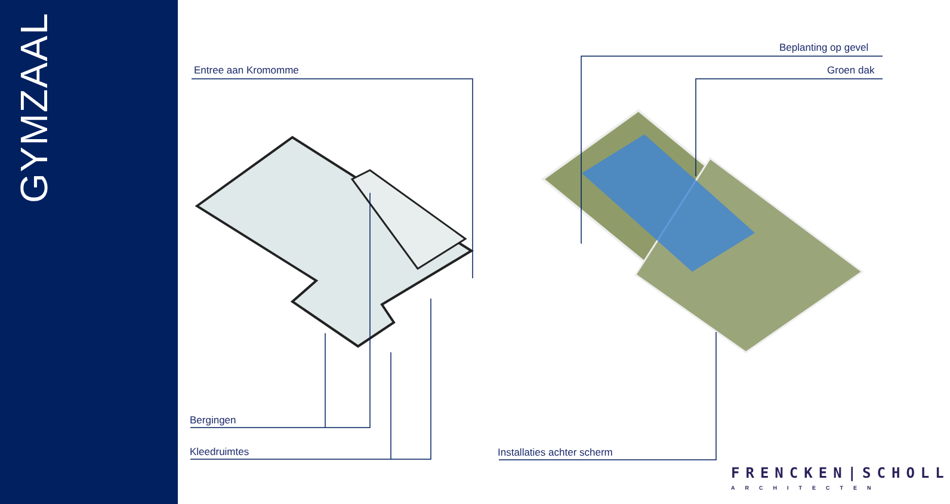GYMZAAL
Entree aan Kromomme
Beplanting op gevel
Groen dak
Bergingen
Kleedruimtes Installaties achter scherm
FRENCKEN|SCHOLL
ARCHITECTEN